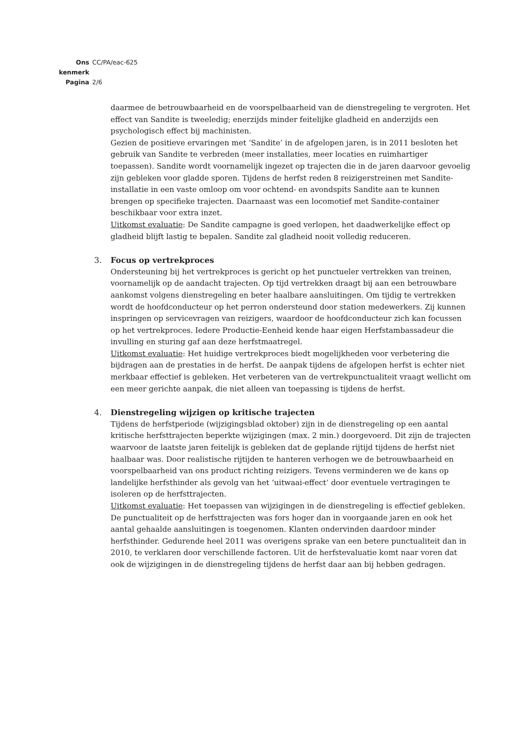Ons kenmerk CC/PA/eac-625
Pagina 2/6
daarmee de betrouwbaarheid en de voorspelbaarheid van de dienstregeling te vergroten. Het effect van Sandite is tweeledig; enerzijds minder feitelijke gladheid en anderzijds een psychologisch effect bij machinisten.
Gezien de positieve ervaringen met ‘Sandite’ in de afgelopen jaren, is in 2011 besloten het gebruik van Sandite te verbreden (meer installaties, meer locaties en ruimhartiger toepassen). Sandite wordt voornamelijk ingezet op trajecten die in de jaren daarvoor gevoelig zijn gebleken voor gladde sporen. Tijdens de herfst reden 8 reizigerstreinen met Sandite-installatie in een vaste omloop om voor ochtend- en avondspits Sandite aan te kunnen brengen op specifieke trajecten. Daarnaast was een locomotief met Sandite-container beschikbaar voor extra inzet.
Uitkomst evaluatie: De Sandite campagne is goed verlopen, het daadwerkelijke effect op gladheid blijft lastig te bepalen. Sandite zal gladheid nooit volledig reduceren.
3. Focus op vertrekproces
Ondersteuning bij het vertrekproces is gericht op het punctueler vertrekken van treinen, voornamelijk op de aandacht trajecten. Op tijd vertrekken draagt bij aan een betrouwbare aankomst volgens dienstregeling en beter haalbare aansluitingen. Om tijdig te vertrekken wordt de hoofdconducteur op het perron ondersteund door station medewerkers. Zij kunnen inspringen op servicevragen van reizigers, waardoor de hoofdconducteur zich kan focussen op het vertrekproces. Iedere Productie-Eenheid kende haar eigen Herfstambassadeur die invulling en sturing gaf aan deze herfstmaatregel.
Uitkomst evaluatie: Het huidige vertrekproces biedt mogelijkheden voor verbetering die bijdragen aan de prestaties in de herfst. De aanpak tijdens de afgelopen herfst is echter niet merkbaar effectief is gebleken. Het verbeteren van de vertrekpunctualiteit vraagt wellicht om een meer gerichte aanpak, die niet alleen van toepassing is tijdens de herfst.
4. Dienstregeling wijzigen op kritische trajecten
Tijdens de herfstperiode (wijzigingsblad oktober) zijn in de dienstregeling op een aantal kritische herfsttrajecten beperkte wijzigingen (max. 2 min.) doorgevoerd. Dit zijn de trajecten waarvoor de laatste jaren feitelijk is gebleken dat de geplande rijtijd tijdens de herfst niet haalbaar was. Door realistische rijtijden te hanteren verhogen we de betrouwbaarheid en voorspelbaarheid van ons product richting reizigers. Tevens verminderen we de kans op landelijke herfsthinder als gevolg van het ‘uitwaai-effect’ door eventuele vertragingen te isoleren op de herfsttrajecten.
Uitkomst evaluatie: Het toepassen van wijzigingen in de dienstregeling is effectief gebleken. De punctualiteit op de herfsttrajecten was fors hoger dan in voorgaande jaren en ook het aantal gehaalde aansluitingen is toegenomen. Klanten ondervinden daardoor minder herfsthinder. Gedurende heel 2011 was overigens sprake van een betere punctualiteit dan in 2010, te verklaren door verschillende factoren. Uit de herfstevaluatie komt naar voren dat ook de wijzigingen in de dienstregeling tijdens de herfst daar aan bij hebben gedragen.